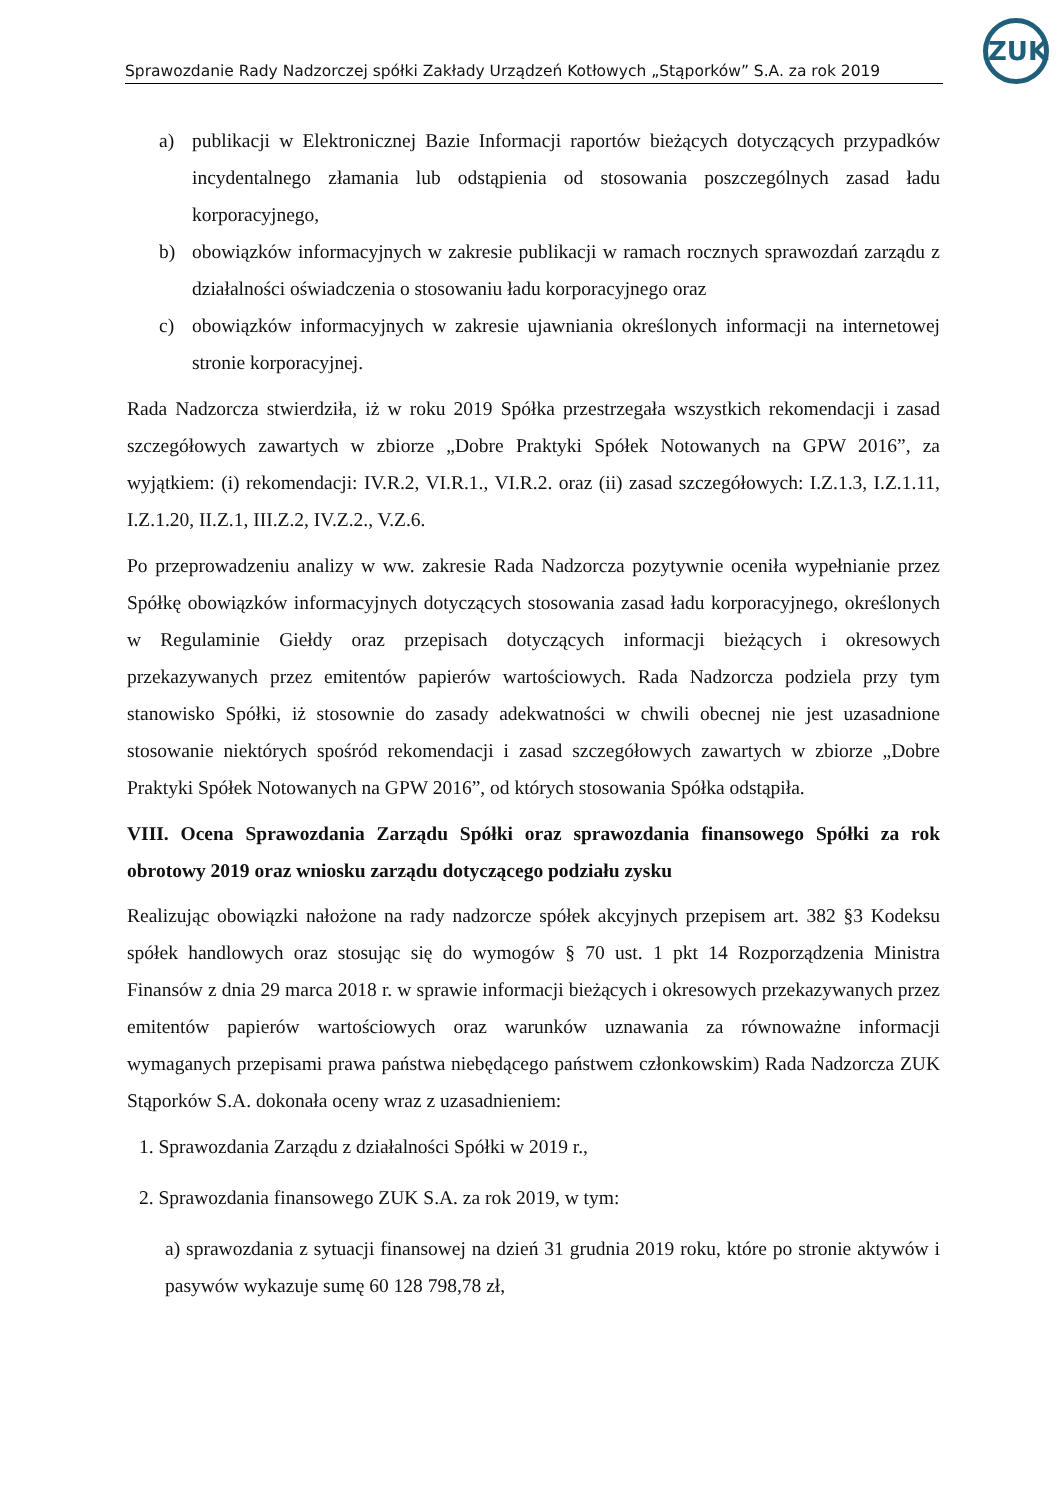ZUK
Sprawozdanie Rady Nadzorczej spółki Zakłady Urządzeń Kotłowych „Stąporków” S.A. za rok 2019
a) publikacji w Elektronicznej Bazie Informacji raportów bieżących dotyczących przypadków incydentalnego złamania lub odstąpienia od stosowania poszczególnych zasad ładu korporacyjnego,
b) obowiązków informacyjnych w zakresie publikacji w ramach rocznych sprawozdań zarządu z działalności oświadczenia o stosowaniu ładu korporacyjnego oraz
c) obowiązków informacyjnych w zakresie ujawniania określonych informacji na internetowej stronie korporacyjnej.
Rada Nadzorcza stwierdziła, iż w roku 2019 Spółka przestrzegała wszystkich rekomendacji i zasad szczegółowych zawartych w zbiorze „Dobre Praktyki Spółek Notowanych na GPW 2016”, za wyjątkiem: (i) rekomendacji: IV.R.2, VI.R.1., VI.R.2. oraz (ii) zasad szczegółowych: I.Z.1.3, I.Z.1.11, I.Z.1.20, II.Z.1, III.Z.2, IV.Z.2., V.Z.6.
Po przeprowadzeniu analizy w ww. zakresie Rada Nadzorcza pozytywnie oceniła wypełnianie przez Spółkę obowiązków informacyjnych dotyczących stosowania zasad ładu korporacyjnego, określonych w Regulaminie Giełdy oraz przepisach dotyczących informacji bieżących i okresowych przekazywanych przez emitentów papierów wartościowych. Rada Nadzorcza podziela przy tym stanowisko Spółki, iż stosownie do zasady adekwatności w chwili obecnej nie jest uzasadnione stosowanie niektórych spośród rekomendacji i zasad szczegółowych zawartych w zbiorze „Dobre Praktyki Spółek Notowanych na GPW 2016”, od których stosowania Spółka odstąpiła.
VIII. Ocena Sprawozdania Zarządu Spółki oraz sprawozdania finansowego Spółki za rok obrotowy 2019 oraz wniosku zarządu dotyczącego podziału zysku
Realizując obowiązki nałożone na rady nadzorcze spółek akcyjnych przepisem art. 382 §3 Kodeksu spółek handlowych oraz stosując się do wymogów § 70 ust. 1 pkt 14 Rozporządzenia Ministra Finansów z dnia 29 marca 2018 r. w sprawie informacji bieżących i okresowych przekazywanych przez emitentów papierów wartościowych oraz warunków uznawania za równoważne informacji wymaganych przepisami prawa państwa niebędącego państwem członkowskim) Rada Nadzorcza ZUK Stąporków S.A. dokonała oceny wraz z uzasadnieniem:
1. Sprawozdania Zarządu z działalności Spółki w 2019 r.,
2. Sprawozdania finansowego ZUK S.A. za rok 2019, w tym:
a) sprawozdania z sytuacji finansowej na dzień 31 grudnia 2019 roku, które po stronie aktywów i pasywów wykazuje sumę 60 128 798,78 zł,